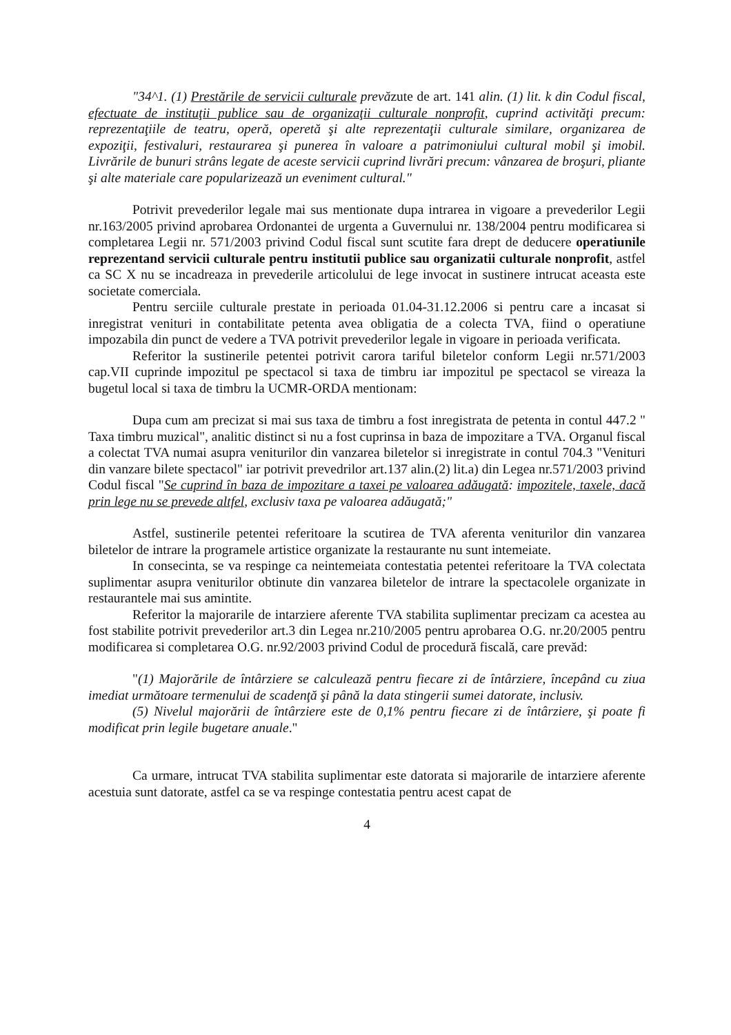"34^1. (1) Prestările de servicii culturale prevăzute de art. 141 alin. (1) lit. k din Codul fiscal, efectuate de instituţii publice sau de organizaţii culturale nonprofit, cuprind activităţi precum: reprezentaţiile de teatru, operă, operetă şi alte reprezentaţii culturale similare, organizarea de expoziţii, festivaluri, restaurarea şi punerea în valoare a patrimoniului cultural mobil şi imobil. Livrările de bunuri strâns legate de aceste servicii cuprind livrări precum: vânzarea de broşuri, pliante şi alte materiale care popularizează un eveniment cultural."
Potrivit prevederilor legale mai sus mentionate dupa intrarea in vigoare a prevederilor Legii nr.163/2005 privind aprobarea Ordonantei de urgenta a Guvernului nr. 138/2004 pentru modificarea si completarea Legii nr. 571/2003 privind Codul fiscal sunt scutite fara drept de deducere operatiunile reprezentand servicii culturale pentru institutii publice sau organizatii culturale nonprofit, astfel ca SC X nu se incadreaza in prevederile articolului de lege invocat in sustinere intrucat aceasta este societate comerciala.
Pentru serciile culturale prestate in perioada 01.04-31.12.2006 si pentru care a incasat si inregistrat venituri in contabilitate petenta avea obligatia de a colecta TVA, fiind o operatiune impozabila din punct de vedere a TVA potrivit prevederilor legale in vigoare in perioada verificata.
Referitor la sustinerile petentei potrivit carora tariful biletelor conform Legii nr.571/2003 cap.VII cuprinde impozitul pe spectacol si taxa de timbru iar impozitul pe spectacol se vireaza la bugetul local si taxa de timbru la UCMR-ORDA mentionam:
Dupa cum am precizat si mai sus taxa de timbru a fost inregistrata de petenta in contul 447.2 " Taxa timbru muzical", analitic distinct si nu a fost cuprinsa in baza de impozitare a TVA. Organul fiscal a colectat TVA numai asupra veniturilor din vanzarea biletelor si inregistrate in contul 704.3 "Venituri din vanzare bilete spectacol" iar potrivit prevedrilor art.137 alin.(2) lit.a) din Legea nr.571/2003 privind Codul fiscal "Se cuprind în baza de impozitare a taxei pe valoarea adăugată: impozitele, taxele, dacă prin lege nu se prevede altfel, exclusiv taxa pe valoarea adăugată;"
Astfel, sustinerile petentei referitoare la scutirea de TVA aferenta veniturilor din vanzarea biletelor de intrare la programele artistice organizate la restaurante nu sunt intemeiate.
In consecinta, se va respinge ca neintemeiata contestatia petentei referitoare la TVA colectata suplimentar asupra veniturilor obtinute din vanzarea biletelor de intrare la spectacolele organizate in restaurantele mai sus amintite.
Referitor la majorarile de intarziere aferente TVA stabilita suplimentar precizam ca acestea au fost stabilite potrivit prevederilor art.3 din Legea nr.210/2005 pentru aprobarea O.G. nr.20/2005 pentru modificarea si completarea O.G. nr.92/2003 privind Codul de procedură fiscală, care prevăd:
"(1) Majorările de întârziere se calculează pentru fiecare zi de întârziere, începând cu ziua imediat următoare termenului de scadenţă şi până la data stingerii sumei datorate, inclusiv.
(5) Nivelul majorării de întârziere este de 0,1% pentru fiecare zi de întârziere, şi poate fi modificat prin legile bugetare anuale."
Ca urmare, intrucat TVA stabilita suplimentar este datorata si majorarile de intarziere aferente acestuia sunt datorate, astfel ca se va respinge contestatia pentru acest capat de
4